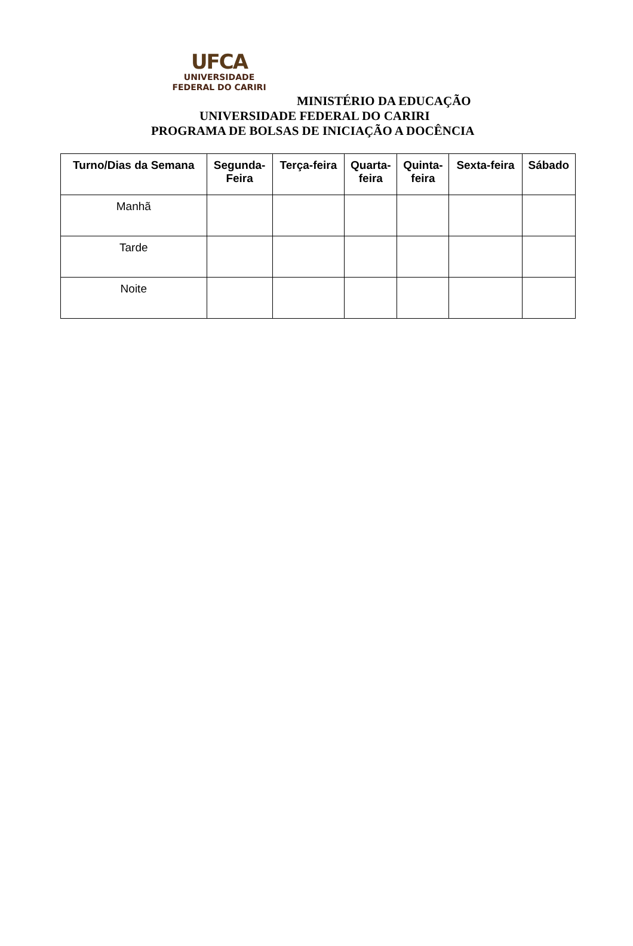UFCA
UNIVERSIDADE
FEDERAL DO CARIRI
MINISTÉRIO DA EDUCAÇÃO
UNIVERSIDADE FEDERAL DO CARIRI
PROGRAMA DE BOLSAS DE INICIAÇÃO A DOCÊNCIA
| Turno/Dias da Semana | Segunda- Feira | Terça-feira | Quarta- feira | Quinta- feira | Sexta-feira | Sábado |
| --- | --- | --- | --- | --- | --- | --- |
| Manhã | | | | | | |
| Tarde | | | | | | |
| Noite | | | | | | |